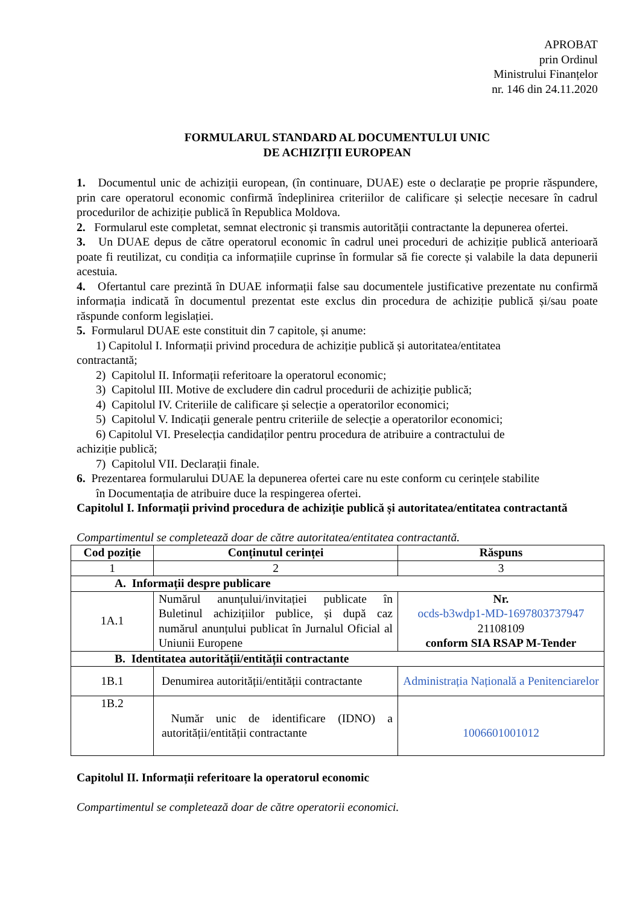APROBAT
prin Ordinul
Ministrului Finanțelor
nr. 146 din 24.11.2020
FORMULARUL STANDARD AL DOCUMENTULUI UNIC
DE ACHIZIȚII EUROPEAN
1. Documentul unic de achiziții european, (în continuare, DUAE) este o declarație pe proprie răspundere, prin care operatorul economic confirmă îndeplinirea criteriilor de calificare și selecție necesare în cadrul procedurilor de achiziție publică în Republica Moldova.
2. Formularul este completat, semnat electronic și transmis autorității contractante la depunerea ofertei.
3. Un DUAE depus de către operatorul economic în cadrul unei proceduri de achiziție publică anterioară poate fi reutilizat, cu condiția ca informațiile cuprinse în formular să fie corecte și valabile la data depunerii acestuia.
4. Ofertantul care prezintă în DUAE informații false sau documentele justificative prezentate nu confirmă informația indicată în documentul prezentat este exclus din procedura de achiziție publică și/sau poate răspunde conform legislației.
5. Formularul DUAE este constituit din 7 capitole, și anume:
1) Capitolul I. Informații privind procedura de achiziție publică și autoritatea/entitatea
contractantă;
2) Capitolul II. Informații referitoare la operatorul economic;
3) Capitolul III. Motive de excludere din cadrul procedurii de achiziție publică;
4) Capitolul IV. Criteriile de calificare și selecție a operatorilor economici;
5) Capitolul V. Indicații generale pentru criteriile de selecție a operatorilor economici;
6) Capitolul VI. Preselecția candidaților pentru procedura de atribuire a contractului de
achiziție publică;
7) Capitolul VII. Declarații finale.
6. Prezentarea formularului DUAE la depunerea ofertei care nu este conform cu cerințele stabilite
în Documentația de atribuire duce la respingerea ofertei.
Capitolul I. Informații privind procedura de achiziție publică și autoritatea/entitatea contractantă
Compartimentul se completează doar de către autoritatea/entitatea contractantă.
| Cod poziție | Conținutul cerinței | Răspuns |
| --- | --- | --- |
| 1 | 2 | 3 |
| A. Informații despre publicare | | |
| 1A.1 | Numărul anunțului/invitației publicate în Buletinul achizițiilor publice, și după caz numărul anunțului publicat în Jurnalul Oficial al Uniunii Europene | Nr. ocds-b3wdp1-MD-1697803737947 21108109 conform SIA RSAP M-Tender |
| B. Identitatea autorității/entității contractante | | |
| 1B.1 | Denumirea autorității/entității contractante | Administrația Națională a Penitenciarelor |
| 1B.2 | Număr unic de identificare (IDNO) a autorității/entității contractante | 1006601001012 |
Capitolul II. Informații referitoare la operatorul economic
Compartimentul se completează doar de către operatorii economici.